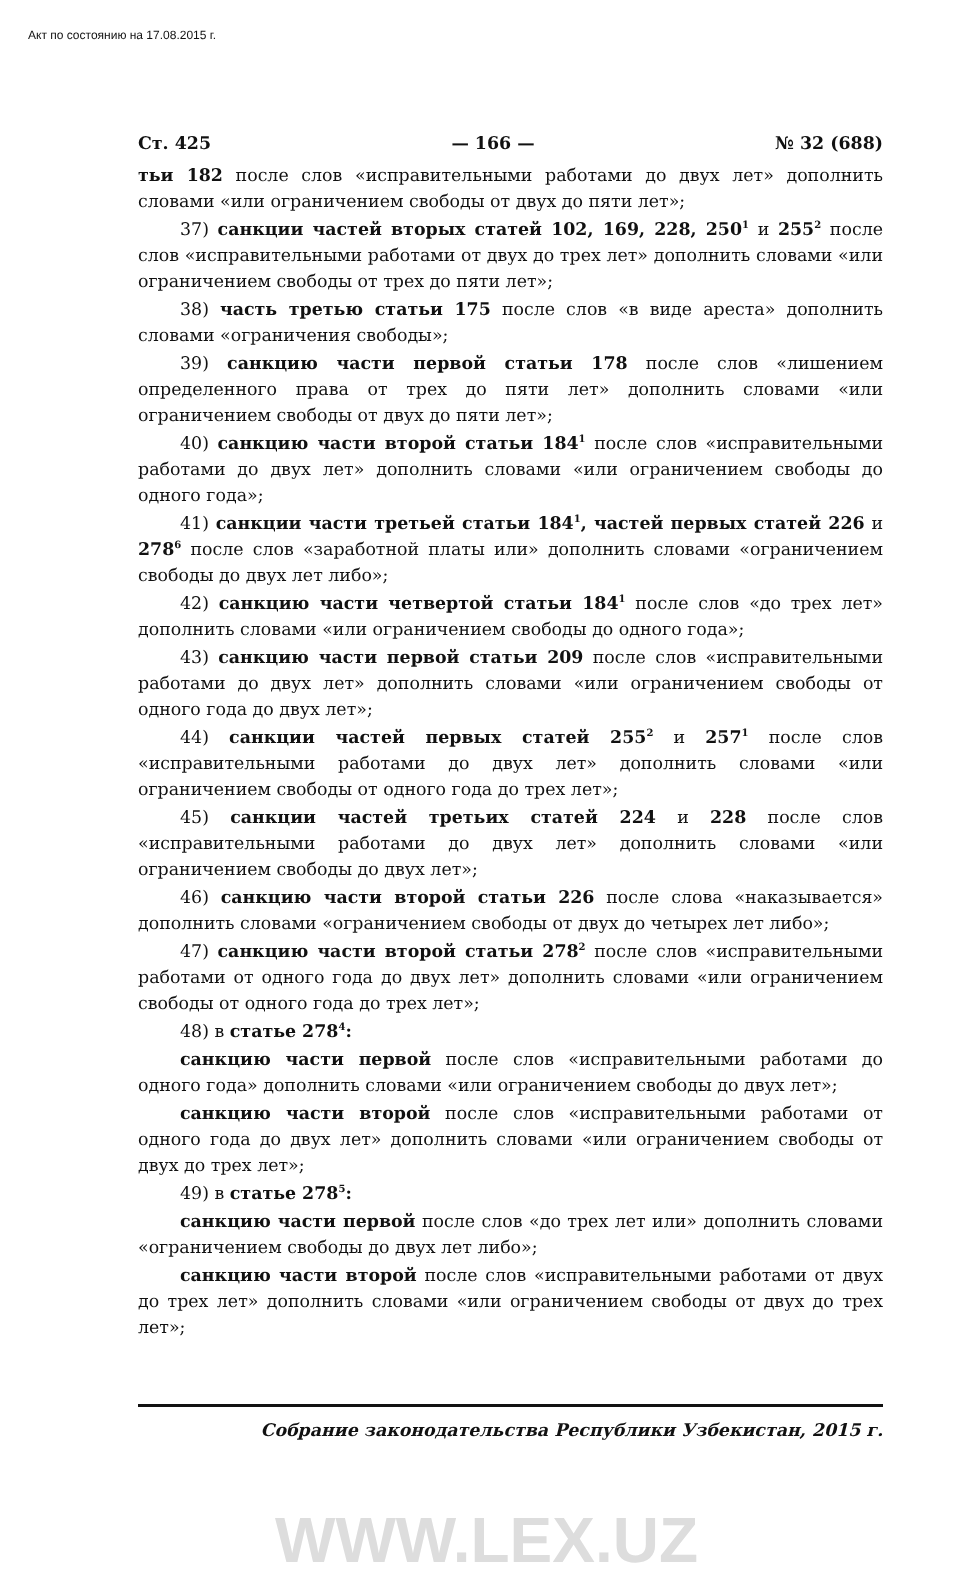Акт по состоянию на 17.08.2015 г.
Ст. 425 — 166 — № 32 (688)
тьи 182 после слов «исправительными работами до двух лет» дополнить словами «или ограничением свободы от двух до пяти лет»;
37) санкции частей вторых статей 102, 169, 228, 250<sup>1</sup> и 255<sup>2</sup> после слов «исправительными работами от двух до трех лет» дополнить словами «или ограничением свободы от трех до пяти лет»;
38) часть третью статьи 175 после слов «в виде ареста» дополнить словами «ограничения свободы»;
39) санкцию части первой статьи 178 после слов «лишением определенного права от трех до пяти лет» дополнить словами «или ограничением свободы от двух до пяти лет»;
40) санкцию части второй статьи 184<sup>1</sup> после слов «исправительными работами до двух лет» дополнить словами «или ограничением свободы до одного года»;
41) санкции части третьей статьи 184<sup>1</sup>, частей первых статей 226 и 278<sup>6</sup> после слов «заработной платы или» дополнить словами «ограничением свободы до двух лет либо»;
42) санкцию части четвертой статьи 184<sup>1</sup> после слов «до трех лет» дополнить словами «или ограничением свободы до одного года»;
43) санкцию части первой статьи 209 после слов «исправительными работами до двух лет» дополнить словами «или ограничением свободы от одного года до двух лет»;
44) санкции частей первых статей 255<sup>2</sup> и 257<sup>1</sup> после слов «исправительными работами до двух лет» дополнить словами «или ограничением свободы от одного года до трех лет»;
45) санкции частей третьих статей 224 и 228 после слов «исправительными работами до двух лет» дополнить словами «или ограничением свободы до двух лет»;
46) санкцию части второй статьи 226 после слова «наказывается» дополнить словами «ограничением свободы от двух до четырех лет либо»;
47) санкцию части второй статьи 278<sup>2</sup> после слов «исправительными работами от одного года до двух лет» дополнить словами «или ограничением свободы от одного года до трех лет»;
48) в статье 278<sup>4</sup>:
санкцию части первой после слов «исправительными работами до одного года» дополнить словами «или ограничением свободы до двух лет»;
санкцию части второй после слов «исправительными работами от одного года до двух лет» дополнить словами «или ограничением свободы от двух до трех лет»;
49) в статье 278<sup>5</sup>:
санкцию части первой после слов «до трех лет или» дополнить словами «ограничением свободы до двух лет либо»;
санкцию части второй после слов «исправительными работами от двух до трех лет» дополнить словами «или ограничением свободы от двух до трех лет»;
Собрание законодательства Республики Узбекистан, 2015 г.
WWW.LEX.UZ